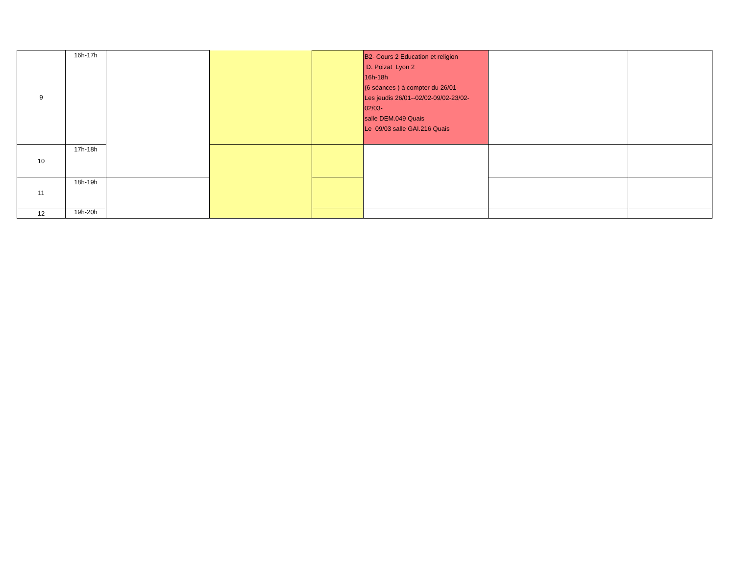| 9 | 16h-17h | | | | B2- Cours 2 Education et religion D. Poizat Lyon 2 16h-18h (6 séances ) à compter du 26/01- Les jeudis 26/01--02/02-09/02-23/02-02/03- salle DEM.049 Quais Le 09/03 salle GAI.216 Quais | | |
| 10 | 17h-18h | | | | | | |
| 11 | 18h-19h | | | | | | |
| 12 | 19h-20h | | | | | | |